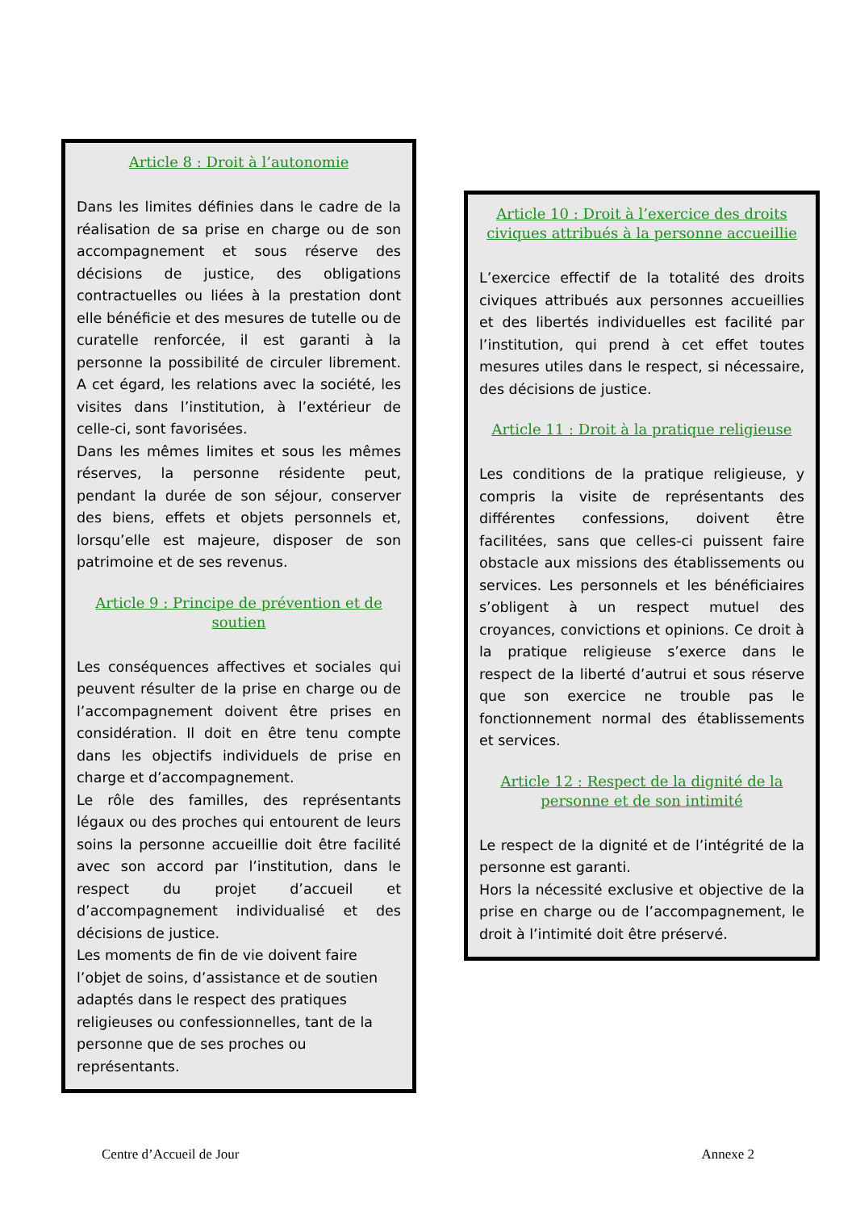Article 8 : Droit à l’autonomie
Dans les limites définies dans le cadre de la réalisation de sa prise en charge ou de son accompagnement et sous réserve des décisions de justice, des obligations contractuelles ou liées à la prestation dont elle bénéficie et des mesures de tutelle ou de curatelle renforcée, il est garanti à la personne la possibilité de circuler librement. A cet égard, les relations avec la société, les visites dans l’institution, à l’extérieur de celle-ci, sont favorisées.
Dans les mêmes limites et sous les mêmes réserves, la personne résidente peut, pendant la durée de son séjour, conserver des biens, effets et objets personnels et, lorsqu’elle est majeure, disposer de son patrimoine et de ses revenus.
Article 9 : Principe de prévention et de soutien
Les conséquences affectives et sociales qui peuvent résulter de la prise en charge ou de l’accompagnement doivent être prises en considération. Il doit en être tenu compte dans les objectifs individuels de prise en charge et d’accompagnement.
Le rôle des familles, des représentants légaux ou des proches qui entourent de leurs soins la personne accueillie doit être facilité avec son accord par l’institution, dans le respect du projet d’accueil et d’accompagnement individualisé et des décisions de justice.
Les moments de fin de vie doivent faire l’objet de soins, d’assistance et de soutien adaptés dans le respect des pratiques religieuses ou confessionnelles, tant de la personne que de ses proches ou représentants.
Article 10 : Droit à l’exercice des droits civiques attribués à la personne accueillie
L’exercice effectif de la totalité des droits civiques attribués aux personnes accueillies et des libertés individuelles est facilité par l’institution, qui prend à cet effet toutes mesures utiles dans le respect, si nécessaire, des décisions de justice.
Article 11 : Droit à la pratique religieuse
Les conditions de la pratique religieuse, y compris la visite de représentants des différentes confessions, doivent être facilitées, sans que celles-ci puissent faire obstacle aux missions des établissements ou services. Les personnels et les bénéficiaires s’obligent à un respect mutuel des croyances, convictions et opinions. Ce droit à la pratique religieuse s’exerce dans le respect de la liberté d’autrui et sous réserve que son exercice ne trouble pas le fonctionnement normal des établissements et services.
Article 12 : Respect de la dignité de la personne et de son intimité
Le respect de la dignité et de l’intégrité de la personne est garanti.
Hors la nécessité exclusive et objective de la prise en charge ou de l’accompagnement, le droit à l’intimité doit être préservé.
Centre d’Accueil de Jour Annexe 2